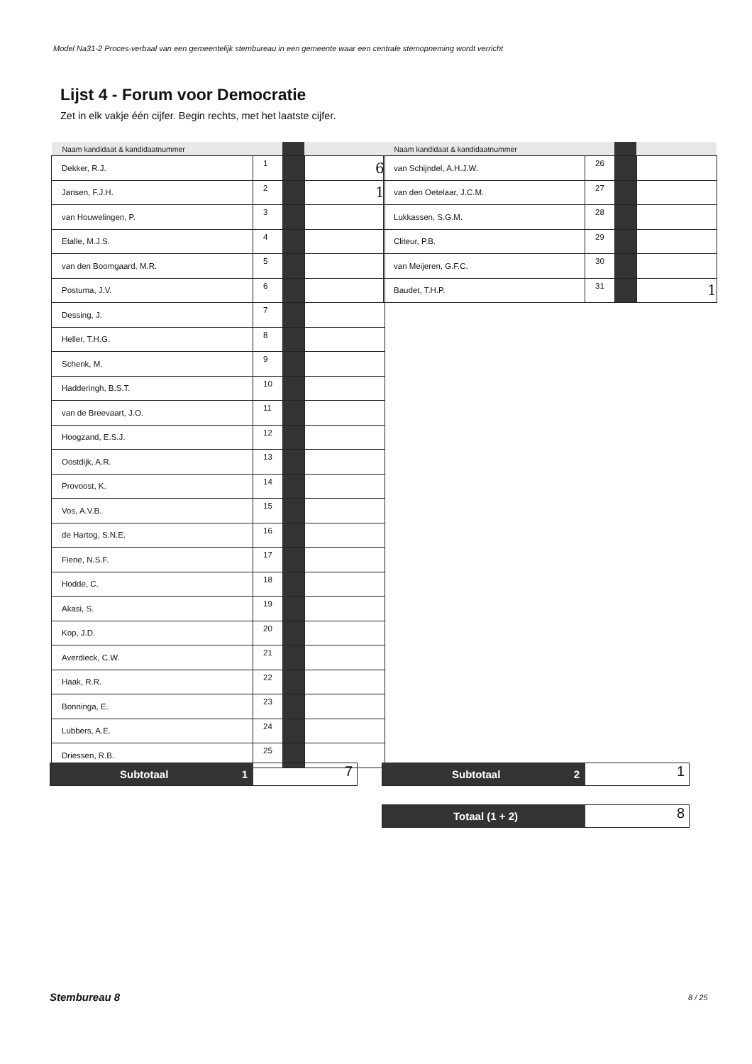Model Na31-2 Proces-verbaal van een gemeentelijk stembureau in een gemeente waar een centrale stemopneming wordt verricht
Lijst 4 - Forum voor Democratie
Zet in elk vakje één cijfer. Begin rechts, met het laatste cijfer.
| Naam kandidaat & kandidaatnummer | | | |
| --- | --- | --- | --- |
| Dekker, R.J. | 1 | | 6 |
| Jansen, F.J.H. | 2 | | 1 |
| van Houwelingen, P. | 3 | | |
| Etalle, M.J.S. | 4 | | |
| van den Boomgaard, M.R. | 5 | | |
| Postuma, J.V. | 6 | | |
| Dessing, J. | 7 | | |
| Heller, T.H.G. | 8 | | |
| Schenk, M. | 9 | | |
| Hadderingh, B.S.T. | 10 | | |
| van de Breevaart, J.O. | 11 | | |
| Hoogzand, E.S.J. | 12 | | |
| Oostdijk, A.R. | 13 | | |
| Provoost, K. | 14 | | |
| Vos, A.V.B. | 15 | | |
| de Hartog, S.N.E. | 16 | | |
| Fiene, N.S.F. | 17 | | |
| Hodde, C. | 18 | | |
| Akasi, S. | 19 | | |
| Kop, J.D. | 20 | | |
| Averdieck, C.W. | 21 | | |
| Haak, R.R. | 22 | | |
| Bonninga, E. | 23 | | |
| Lubbers, A.E. | 24 | | |
| Driessen, R.B. | 25 | | |
| Naam kandidaat & kandidaatnummer | | | |
| --- | --- | --- | --- |
| van Schijndel, A.H.J.W. | 26 | | |
| van den Oetelaar, J.C.M. | 27 | | |
| Lukkassen, S.G.M. | 28 | | |
| Cliteur, P.B. | 29 | | |
| van Meijeren, G.F.C. | 30 | | |
| Baudet, T.H.P. | 31 | | 1 |
Subtotaal 1
7
Subtotaal 2
1
Totaal (1 + 2)
8
Stembureau 8 8 / 25